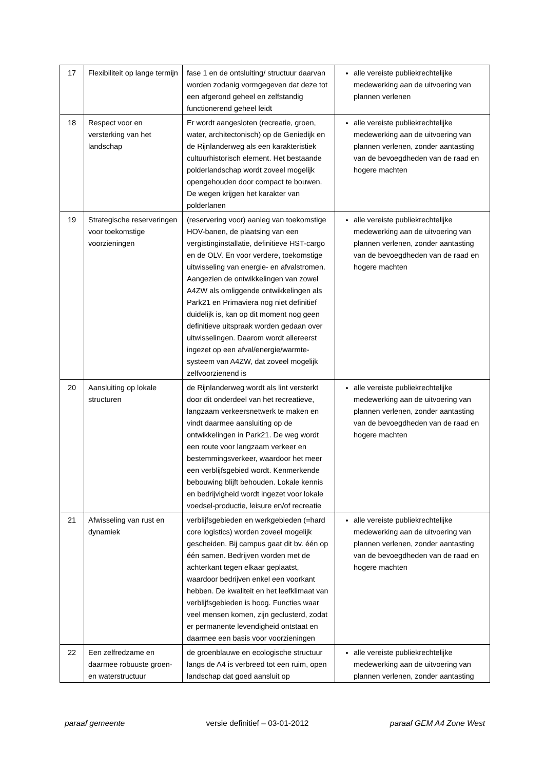| 17 | Flexibiliteit op lange termijn | fase 1 en de ontsluiting/ structuur daarvan worden zodanig vormgegeven dat deze tot een afgerond geheel en zelfstandig functionerend geheel leidt | alle vereiste publiekrechtelijke medewerking aan de uitvoering van plannen verlenen |
| 18 | Respect voor en versterking van het landschap | Er wordt aangesloten (recreatie, groen, water, architectonisch) op de Geniedijk en de Rijnlanderweg als een karakteristiek cultuurhistorisch element. Het bestaande polderlandschap wordt zoveel mogelijk opengehouden door compact te bouwen. De wegen krijgen het karakter van polderlanen | alle vereiste publiekrechtelijke medewerking aan de uitvoering van plannen verlenen, zonder aantasting van de bevoegdheden van de raad en hogere machten |
| 19 | Strategische reserveringen voor toekomstige voorzieningen | (reservering voor) aanleg van toekomstige HOV-banen, de plaatsing van een vergistinginstallatie, definitieve HST-cargo en de OLV. En voor verdere, toekomstige uitwisseling van energie- en afvalstromen. Aangezien de ontwikkelingen van zowel A4ZW als omliggende ontwikkelingen als Park21 en Primaviera nog niet definitief duidelijk is, kan op dit moment nog geen definitieve uitspraak worden gedaan over uitwisselingen. Daarom wordt allereerst ingezet op een afval/energie/warmte-systeem van A4ZW, dat zoveel mogelijk zelfvoorzienend is | alle vereiste publiekrechtelijke medewerking aan de uitvoering van plannen verlenen, zonder aantasting van de bevoegdheden van de raad en hogere machten |
| 20 | Aansluiting op lokale structuren | de Rijnlanderweg wordt als lint versterkt door dit onderdeel van het recreatieve, langzaam verkeersnetwerk te maken en vindt daarmee aansluiting op de ontwikkelingen in Park21. De weg wordt een route voor langzaam verkeer en bestemmingsverkeer, waardoor het meer een verblijfsgebied wordt. Kenmerkende bebouwing blijft behouden. Lokale kennis en bedrijvigheid wordt ingezet voor lokale voedsel-productie, leisure en/of recreatie | alle vereiste publiekrechtelijke medewerking aan de uitvoering van plannen verlenen, zonder aantasting van de bevoegdheden van de raad en hogere machten |
| 21 | Afwisseling van rust en dynamiek | verblijfsgebieden en werkgebieden (=hard core logistics) worden zoveel mogelijk gescheiden. Bij campus gaat dit bv. één op één samen. Bedrijven worden met de achterkant tegen elkaar geplaatst, waardoor bedrijven enkel een voorkant hebben. De kwaliteit en het leefklimaat van verblijfsgebieden is hoog. Functies waar veel mensen komen, zijn geclusterd, zodat er permanente levendigheid ontstaat en daarmee een basis voor voorzieningen | alle vereiste publiekrechtelijke medewerking aan de uitvoering van plannen verlenen, zonder aantasting van de bevoegdheden van de raad en hogere machten |
| 22 | Een zelfredzame en daarmee robuuste groen- en waterstructuur | de groenblauwe en ecologische structuur langs de A4 is verbreed tot een ruim, open landschap dat goed aansluit op | alle vereiste publiekrechtelijke medewerking aan de uitvoering van plannen verlenen, zonder aantasting |
paraaf gemeente versie definitief – 03-01-2012 paraaf GEM A4 Zone West